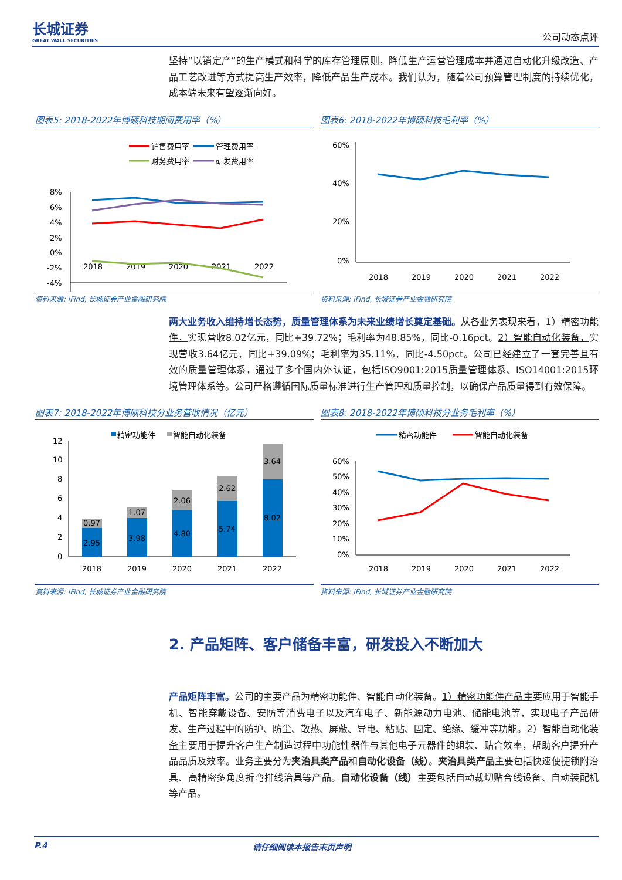长城证券
GREAT WALL SECURITIES
公司动态点评
坚持“以销定产”的生产模式和科学的库存管理原则，降低生产运营管理成本并通过自动化升级改造、产品工艺改进等方式提高生产效率，降低产品生产成本。我们认为，随着公司预算管理制度的持续优化，成本端未来有望逐渐向好。
图表5: 2018-2022年博硕科技期间费用率（%）
销售费用率
管理费用率
财务费用率
研发费用率
8%
6%
4%
2%
0%
-2%
-4%
2018
2019
2020
2021
2022
资料来源: iFind, 长城证券产业金融研究院
图表6: 2018-2022年博硕科技毛利率（%）
60%
40%
20%
0%
2018
2019
2020
2021
2022
资料来源: iFind, 长城证券产业金融研究院
两大业务收入维持增长态势，质量管理体系为未来业绩增长奠定基础。从各业务表现来看，1）精密功能件，实现营收8.02亿元，同比+39.72%；毛利率为48.85%，同比-0.16pct。2）智能自动化装备，实现营收3.64亿元，同比+39.09%；毛利率为35.11%，同比-4.50pct。公司已经建立了一套完善且有效的质量管理体系，通过了多个国内外认证，包括ISO9001:2015质量管理体系、ISO14001:2015环境管理体系等。公司严格遵循国际质量标准进行生产管理和质量控制，以确保产品质量得到有效保障。
图表7: 2018-2022年博硕科技分业务营收情况（亿元）
精密功能件
智能自动化装备
12
10
8
6
4
2
0
2.95
0.97
3.98
1.07
4.80
2.06
5.74
2.62
8.02
3.64
2018
2019
2020
2021
2022
资料来源: iFind, 长城证券产业金融研究院
图表8: 2018-2022年博硕科技分业务毛利率（%）
精密功能件
智能自动化装备
60%
50%
40%
30%
20%
10%
0%
2018
2019
2020
2021
2022
资料来源: iFind, 长城证券产业金融研究院
2. 产品矩阵、客户储备丰富，研发投入不断加大
产品矩阵丰富。公司的主要产品为精密功能件、智能自动化装备。1）精密功能件产品主要应用于智能手机、智能穿戴设备、安防等消费电子以及汽车电子、新能源动力电池、储能电池等，实现电子产品研发、生产过程中的防护、防尘、散热、屏蔽、导电、粘贴、固定、绝缘、缓冲等功能。2）智能自动化装备主要用于提升客户生产制造过程中功能性器件与其他电子元器件的组装、贴合效率，帮助客户提升产品品质及效率。业务主要分为夹治具类产品和自动化设备（线）。夹治具类产品主要包括快速便捷锁附治具、高精密多角度折弯排线治具等产品。自动化设备（线）主要包括自动裁切贴合线设备、自动装配机等产品。
P.4 请仔细阅读本报告末页声明